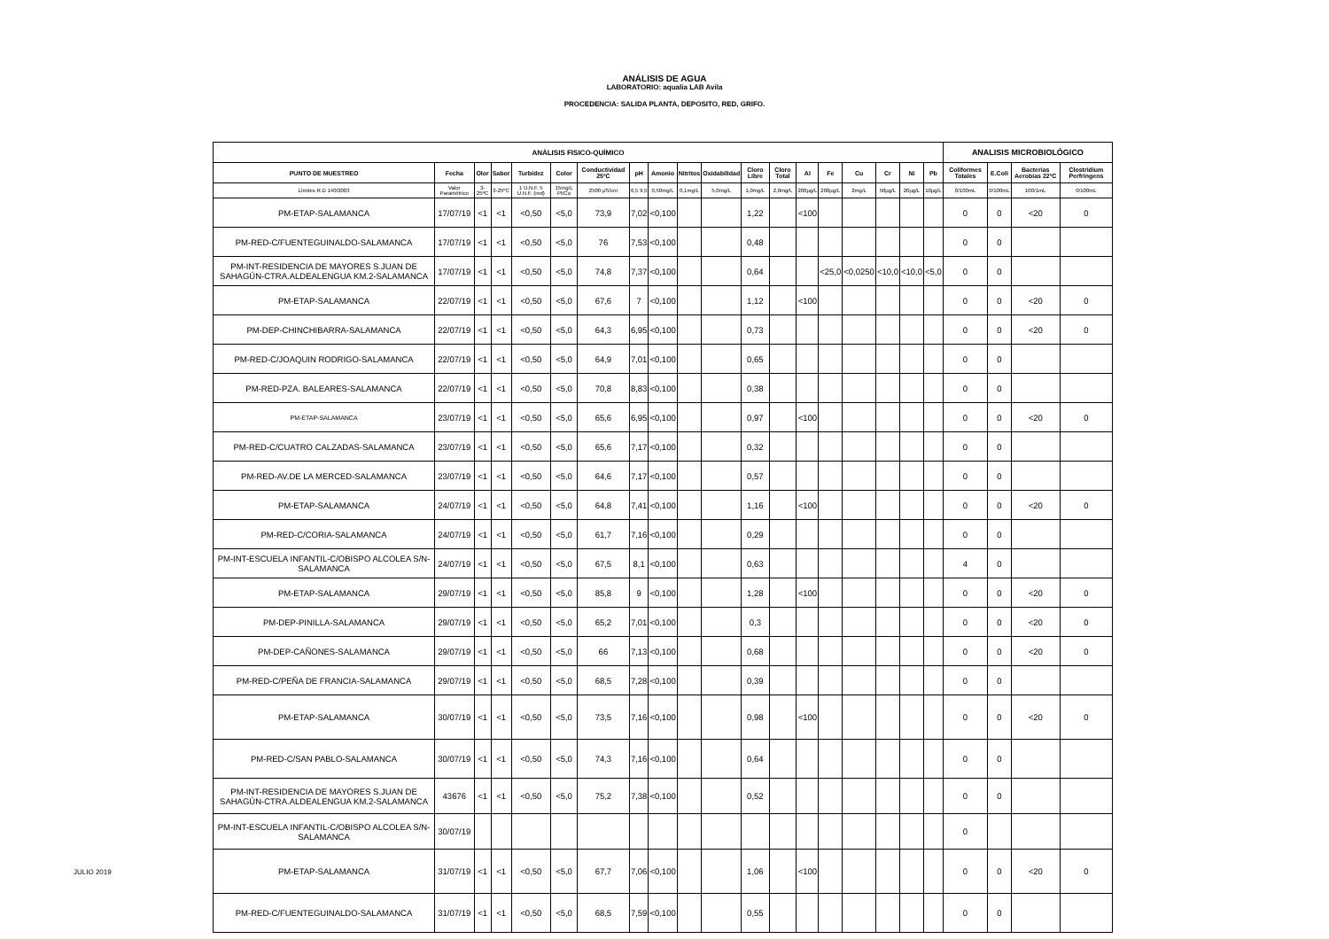ANÁLISIS DE AGUA
LABORATORIO: aqualia LAB Avila
PROCEDENCIA: SALIDA PLANTA, DEPOSITO, RED, GRIFO.
| ANÁLISIS FISICO-QUÍMICO | | | | | | | | | | | | | | | | | | | ANALISIS MICROBIOLÓGICO | | | |
| --- | --- | --- | --- | --- | --- | --- | --- | --- | --- | --- | --- | --- | --- | --- | --- | --- | --- | --- | --- | --- | --- | --- |
| PUNTO DE MUESTREO | Fecha | Olor | Sabor | Turbidez | Color | Conductividad 25ºC | pH | Amonio | Nitritos | Oxidabilidad | Cloro Libre | Cloro Total | Al | Fe | Cu | Cr | Ni | Pb | Coliformes Totales | E.Coli | Bacterias Aerobias 22ºC | Clostridium Perfringens |
| Límites R.D 140/2003 | Valor Paramétrico | 3-25ºC | 3-25ºC | 1 U.N.F. 5 U.N.F. (red) | 15mg/L Pt/Co | 2500 µS/cm | 6,5 9,5 | 0,50mg/L | 0,1mg/L | 5,0mg/L | 1,0mg/L | 2,0mg/L | 200µg/L | 200µg/L | 2mg/L | 50µg/L | 20µg/L | 10µg/L | 0/100mL | 0/100mL | 100/1mL | 0/100mL |
| PM-ETAP-SALAMANCA | 17/07/19 | <1 | <1 | <0,50 | <5,0 | 73,9 | 7,02 | <0,100 | | | 1,22 | | <100 | | | | | | 0 | 0 | <20 | 0 |
| PM-RED-C/FUENTEGUINALDO-SALAMANCA | 17/07/19 | <1 | <1 | <0,50 | <5,0 | 76 | 7,53 | <0,100 | | | 0,48 | | | | | | | | 0 | 0 | | |
| PM-INT-RESIDENCIA DE MAYORES S.JUAN DE SAHAGÚN-CTRA.ALDEALENGUA KM.2-SALAMANCA | 17/07/19 | <1 | <1 | <0,50 | <5,0 | 74,8 | 7,37 | <0,100 | | | 0,64 | | | <25,0 | <0,0250 | <10,0 | <10,0 | <5,0 | 0 | 0 | | |
| PM-ETAP-SALAMANCA | 22/07/19 | <1 | <1 | <0,50 | <5,0 | 67,6 | 7 | <0,100 | | | 1,12 | | <100 | | | | | | 0 | 0 | <20 | 0 |
| PM-DEP-CHINCHIBARRA-SALAMANCA | 22/07/19 | <1 | <1 | <0,50 | <5,0 | 64,3 | 6,95 | <0,100 | | | 0,73 | | | | | | | | 0 | 0 | <20 | 0 |
| PM-RED-C/JOAQUIN RODRIGO-SALAMANCA | 22/07/19 | <1 | <1 | <0,50 | <5,0 | 64,9 | 7,01 | <0,100 | | | 0,65 | | | | | | | | 0 | 0 | | |
| PM-RED-PZA. BALEARES-SALAMANCA | 22/07/19 | <1 | <1 | <0,50 | <5,0 | 70,8 | 8,83 | <0,100 | | | 0,38 | | | | | | | | 0 | 0 | | |
| PM-ETAP-SALAMANCA | 23/07/19 | <1 | <1 | <0,50 | <5,0 | 65,6 | 6,95 | <0,100 | | | 0,97 | | <100 | | | | | | 0 | 0 | <20 | 0 |
| PM-RED-C/CUATRO CALZADAS-SALAMANCA | 23/07/19 | <1 | <1 | <0,50 | <5,0 | 65,6 | 7,17 | <0,100 | | | 0,32 | | | | | | | | 0 | 0 | | |
| PM-RED-AV.DE LA MERCED-SALAMANCA | 23/07/19 | <1 | <1 | <0,50 | <5,0 | 64,6 | 7,17 | <0,100 | | | 0,57 | | | | | | | | 0 | 0 | | |
| PM-ETAP-SALAMANCA | 24/07/19 | <1 | <1 | <0,50 | <5,0 | 64,8 | 7,41 | <0,100 | | | 1,16 | | <100 | | | | | | 0 | 0 | <20 | 0 |
| PM-RED-C/CORIA-SALAMANCA | 24/07/19 | <1 | <1 | <0,50 | <5,0 | 61,7 | 7,16 | <0,100 | | | 0,29 | | | | | | | | 0 | 0 | | |
| PM-INT-ESCUELA INFANTIL-C/OBISPO ALCOLEA S/N-SALAMANCA | 24/07/19 | <1 | <1 | <0,50 | <5,0 | 67,5 | 8,1 | <0,100 | | | 0,63 | | | | | | | | 4 | 0 | | |
| PM-ETAP-SALAMANCA | 29/07/19 | <1 | <1 | <0,50 | <5,0 | 85,8 | 9 | <0,100 | | | 1,28 | | <100 | | | | | | 0 | 0 | <20 | 0 |
| PM-DEP-PINILLA-SALAMANCA | 29/07/19 | <1 | <1 | <0,50 | <5,0 | 65,2 | 7,01 | <0,100 | | | 0,3 | | | | | | | | 0 | 0 | <20 | 0 |
| PM-DEP-CAÑONES-SALAMANCA | 29/07/19 | <1 | <1 | <0,50 | <5,0 | 66 | 7,13 | <0,100 | | | 0,68 | | | | | | | | 0 | 0 | <20 | 0 |
| PM-RED-C/PEÑA DE FRANCIA-SALAMANCA | 29/07/19 | <1 | <1 | <0,50 | <5,0 | 68,5 | 7,28 | <0,100 | | | 0,39 | | | | | | | | 0 | 0 | | |
| PM-ETAP-SALAMANCA | 30/07/19 | <1 | <1 | <0,50 | <5,0 | 73,5 | 7,16 | <0,100 | | | 0,98 | | <100 | | | | | | 0 | 0 | <20 | 0 |
| PM-RED-C/SAN PABLO-SALAMANCA | 30/07/19 | <1 | <1 | <0,50 | <5,0 | 74,3 | 7,16 | <0,100 | | | 0,64 | | | | | | | | 0 | 0 | | |
| PM-INT-RESIDENCIA DE MAYORES S.JUAN DE SAHAGÚN-CTRA.ALDEALENGUA KM.2-SALAMANCA | 43676 | <1 | <1 | <0,50 | <5,0 | 75,2 | 7,38 | <0,100 | | | 0,52 | | | | | | | | 0 | 0 | | |
| PM-INT-ESCUELA INFANTIL-C/OBISPO ALCOLEA S/N-SALAMANCA | 30/07/19 | | | | | | | | | | | | | | | | | | 0 | | | |
| PM-ETAP-SALAMANCA | 31/07/19 | <1 | <1 | <0,50 | <5,0 | 67,7 | 7,06 | <0,100 | | | 1,06 | | <100 | | | | | | 0 | 0 | <20 | 0 |
| PM-RED-C/FUENTEGUINALDO-SALAMANCA | 31/07/19 | <1 | <1 | <0,50 | <5,0 | 68,5 | 7,59 | <0,100 | | | 0,55 | | | | | | | | 0 | 0 | | |
JULIO 2019